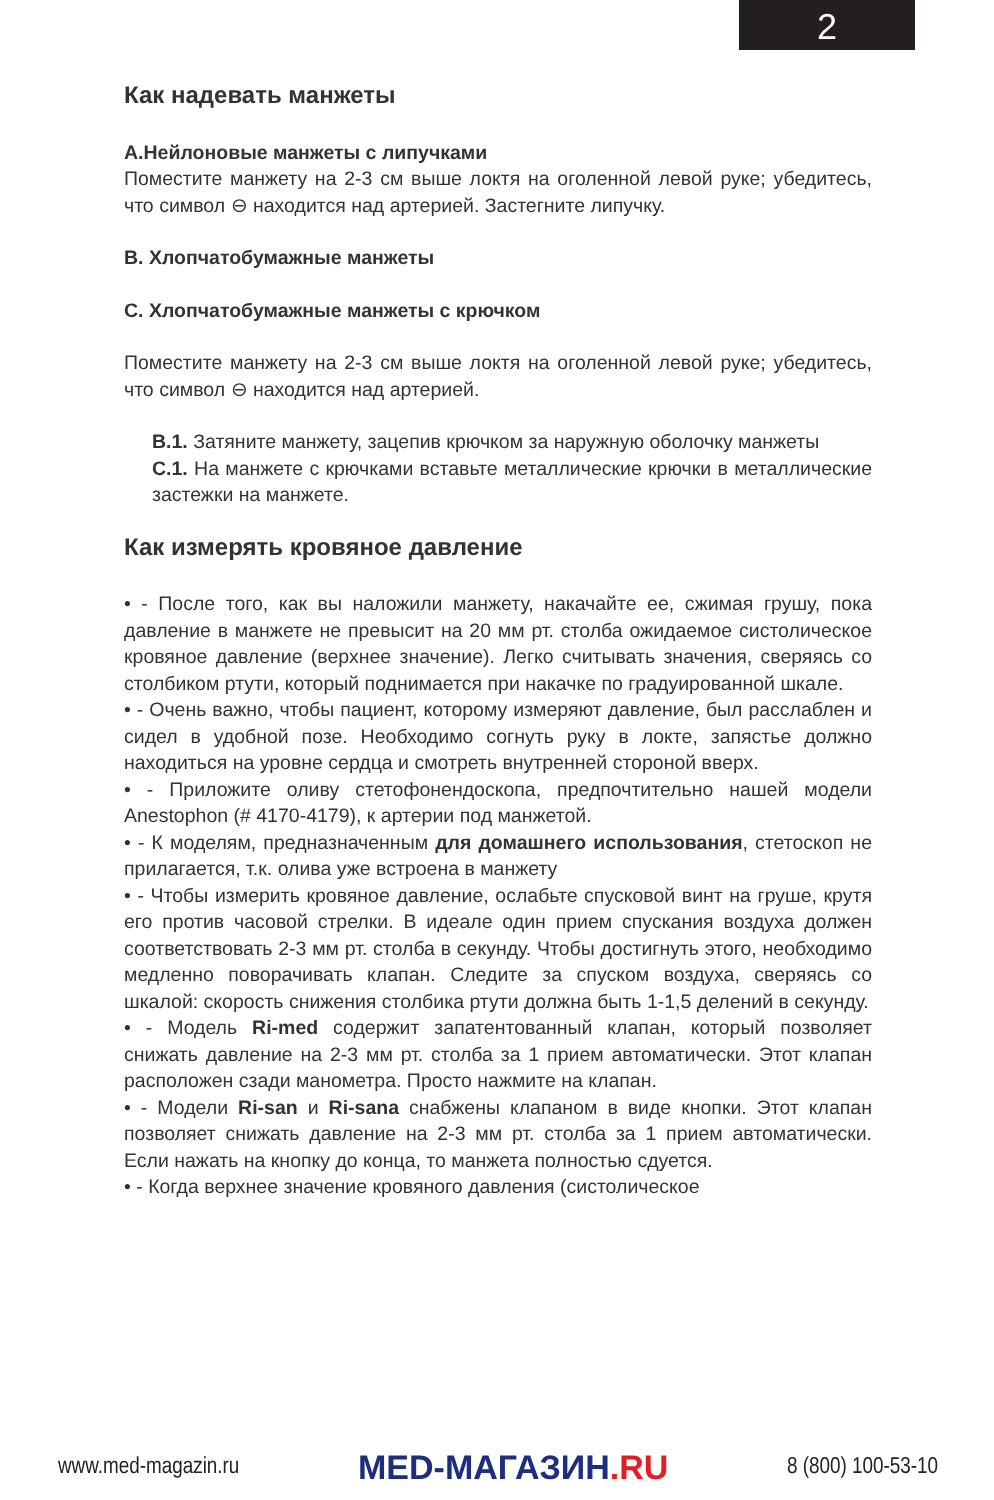2
Как надевать манжеты
A.Нейлоновые манжеты с липучками
Поместите манжету на 2-3 см выше локтя на оголенной левой руке; убедитесь, что символ ⊖ находится над артерией. Застегните липучку.
B. Хлопчатобумажные манжеты
C. Хлопчатобумажные манжеты с крючком
Поместите манжету на 2-3 см выше локтя на оголенной левой руке; убедитесь, что символ ⊖ находится над артерией.
B.1. Затяните манжету, зацепив крючком за наружную оболочку манжеты
C.1. На манжете с крючками вставьте металлические крючки в металлические застежки на манжете.
Как измерять кровяное давление
• - После того, как вы наложили манжету, накачайте ее, сжимая грушу, пока давление в манжете не превысит на 20 мм рт. столба ожидаемое систолическое кровяное давление (верхнее значение). Легко считывать значения, сверяясь со столбиком ртути, который поднимается при накачке по градуированной шкале.
• - Очень важно, чтобы пациент, которому измеряют давление, был расслаблен и сидел в удобной позе. Необходимо согнуть руку в локте, запястье должно находиться на уровне сердца и смотреть внутренней стороной вверх.
• - Приложите оливу стетофонендоскопа, предпочтительно нашей модели Anestophon (# 4170-4179), к артерии под манжетой.
• - К моделям, предназначенным для домашнего использования, стетоскоп не прилагается, т.к. олива уже встроена в манжету
• - Чтобы измерить кровяное давление, ослабьте спусковой винт на груше, крутя его против часовой стрелки. В идеале один прием спускания воздуха должен соответствовать 2-3 мм рт. столба в секунду. Чтобы достигнуть этого, необходимо медленно поворачивать клапан. Следите за спуском воздуха, сверяясь со шкалой: скорость снижения столбика ртути должна быть 1-1,5 делений в секунду.
• - Модель Ri-med содержит запатентованный клапан, который позволяет снижать давление на 2-3 мм рт. столба за 1 прием автоматически. Этот клапан расположен сзади манометра. Просто нажмите на клапан.
• - Модели Ri-san и Ri-sana снабжены клапаном в виде кнопки. Этот клапан позволяет снижать давление на 2-3 мм рт. столба за 1 прием автоматически. Если нажать на кнопку до конца, то манжета полностью сдуется.
• - Когда верхнее значение кровяного давления (систолическое
www.med-magazin.ru
MED-МАГАЗИН.RU
8 (800) 100-53-10